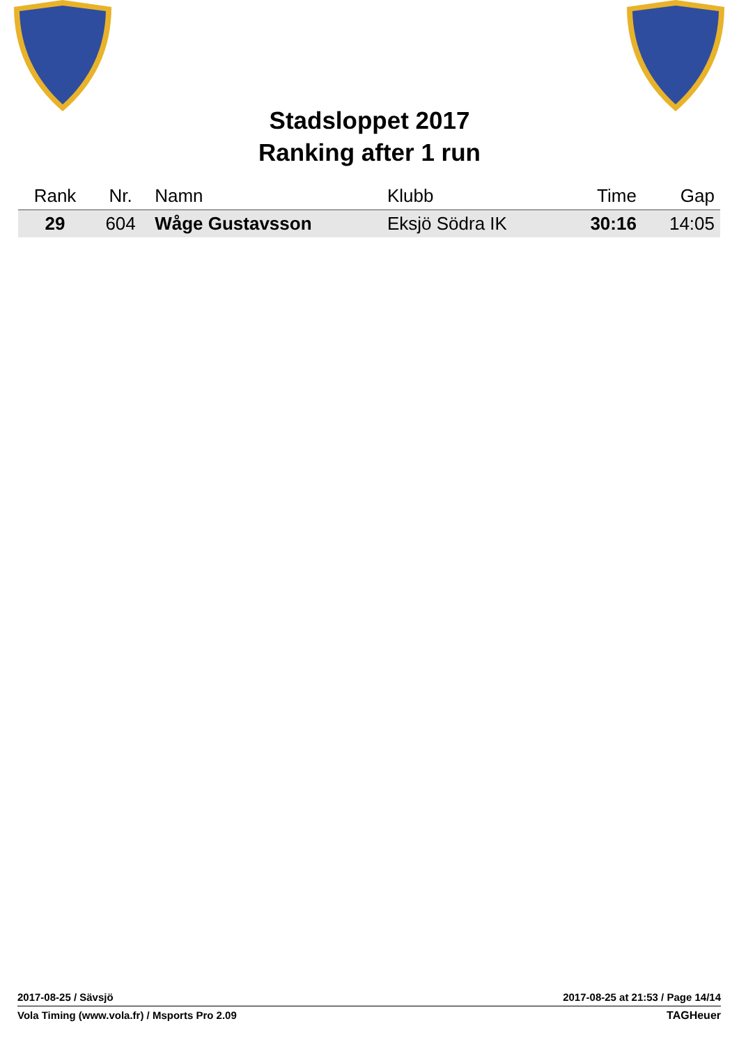Stadsloppet 2017
Ranking after 1 run
| Rank | Nr. | Namn | Klubb | Time | Gap |
| --- | --- | --- | --- | --- | --- |
| 29 | 604 | Wåge Gustavsson | Eksjö Södra IK | 30:16 | 14:05 |
2017-08-25 / Sävsjö 2017-08-25 at 21:53 / Page 14/14
Vola Timing (www.vola.fr) / Msports Pro 2.09 TAGHeuer